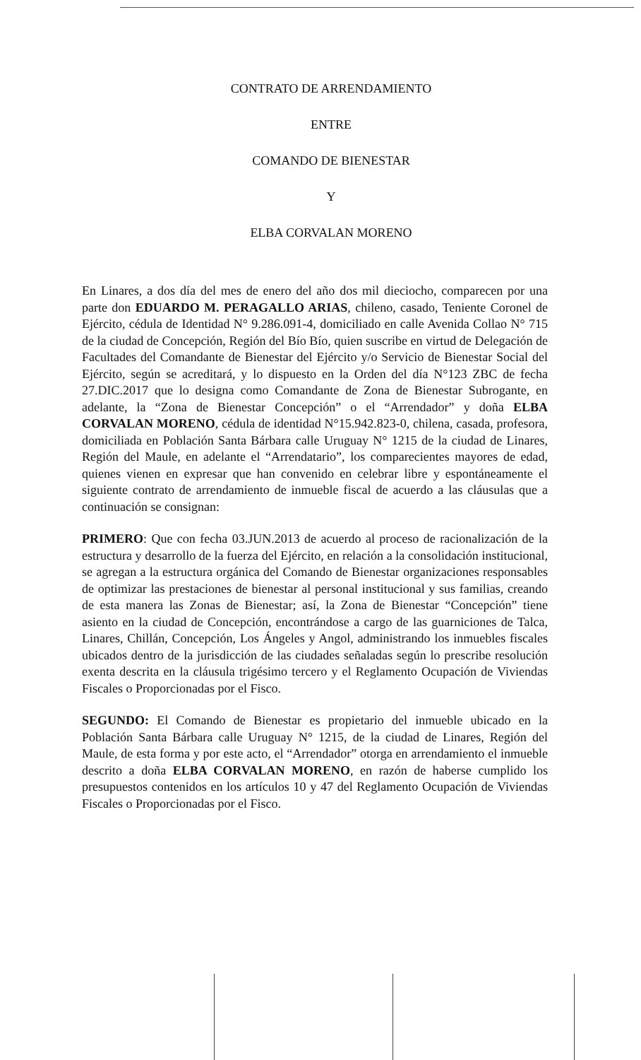CONTRATO DE ARRENDAMIENTO
ENTRE
COMANDO DE BIENESTAR
Y
ELBA CORVALAN MORENO
En Linares, a dos día del mes de enero del año dos mil dieciocho, comparecen por una parte don EDUARDO M. PERAGALLO ARIAS, chileno, casado, Teniente Coronel de Ejército, cédula de Identidad N° 9.286.091-4, domiciliado en calle Avenida Collao N° 715 de la ciudad de Concepción, Región del Bío Bío, quien suscribe en virtud de Delegación de Facultades del Comandante de Bienestar del Ejército y/o Servicio de Bienestar Social del Ejército, según se acreditará, y lo dispuesto en la Orden del día N°123 ZBC de fecha 27.DIC.2017 que lo designa como Comandante de Zona de Bienestar Subrogante, en adelante, la “Zona de Bienestar Concepción” o el “Arrendador” y doña ELBA CORVALAN MORENO, cédula de identidad N°15.942.823-0, chilena, casada, profesora, domiciliada en Población Santa Bárbara calle Uruguay N° 1215 de la ciudad de Linares, Región del Maule, en adelante el “Arrendatario”, los comparecientes mayores de edad, quienes vienen en expresar que han convenido en celebrar libre y espontáneamente el siguiente contrato de arrendamiento de inmueble fiscal de acuerdo a las cláusulas que a continuación se consignan:
PRIMERO: Que con fecha 03.JUN.2013 de acuerdo al proceso de racionalización de la estructura y desarrollo de la fuerza del Ejército, en relación a la consolidación institucional, se agregan a la estructura orgánica del Comando de Bienestar organizaciones responsables de optimizar las prestaciones de bienestar al personal institucional y sus familias, creando de esta manera las Zonas de Bienestar; así, la Zona de Bienestar “Concepción” tiene asiento en la ciudad de Concepción, encontrándose a cargo de las guarniciones de Talca, Linares, Chillán, Concepción, Los Ángeles y Angol, administrando los inmuebles fiscales ubicados dentro de la jurisdicción de las ciudades señaladas según lo prescribe resolución exenta descrita en la cláusula trigésimo tercero y el Reglamento Ocupación de Viviendas Fiscales o Proporcionadas por el Fisco.
SEGUNDO: El Comando de Bienestar es propietario del inmueble ubicado en la Población Santa Bárbara calle Uruguay N° 1215, de la ciudad de Linares, Región del Maule, de esta forma y por este acto, el “Arrendador” otorga en arrendamiento el inmueble descrito a doña ELBA CORVALAN MORENO, en razón de haberse cumplido los presupuestos contenidos en los artículos 10 y 47 del Reglamento Ocupación de Viviendas Fiscales o Proporcionadas por el Fisco.